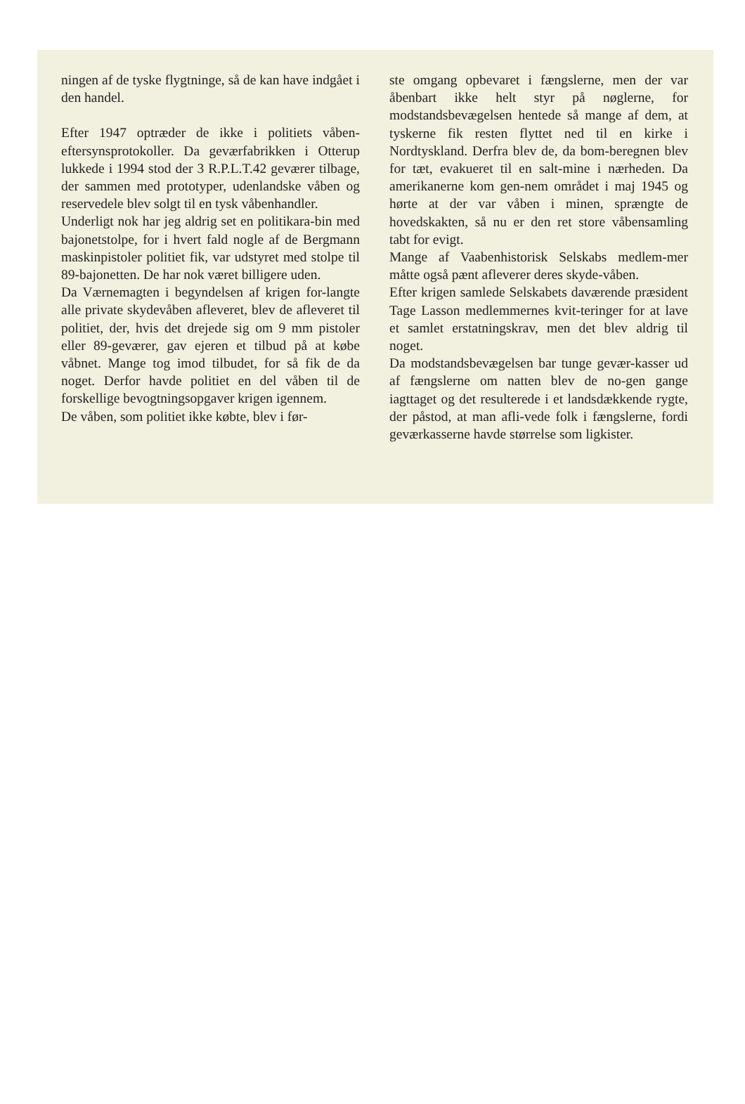ningen af de tyske flygtninge, så de kan have indgået i den handel.
Efter 1947 optræder de ikke i politiets våben-eftersynsprotokoller. Da geværfabrikken i Otterup lukkede i 1994 stod der 3 R.P.L.T.42 geværer tilbage, der sammen med prototyper, udenlandske våben og reservedele blev solgt til en tysk våbenhandler.
Underligt nok har jeg aldrig set en politikara-bin med bajonetstolpe, for i hvert fald nogle af de Bergmann maskinpistoler politiet fik, var udstyret med stolpe til 89-bajonetten. De har nok været billigere uden.
Da Værnemagten i begyndelsen af krigen for-langte alle private skydevåben afleveret, blev de afleveret til politiet, der, hvis det drejede sig om 9 mm pistoler eller 89-geværer, gav ejeren et tilbud på at købe våbnet. Mange tog imod tilbudet, for så fik de da noget. Derfor havde politiet en del våben til de forskellige bevogtningsopgaver krigen igennem.
De våben, som politiet ikke købte, blev i før-
ste omgang opbevaret i fængslerne, men der var åbenbart ikke helt styr på nøglerne, for modstandsbevægelsen hentede så mange af dem, at tyskerne fik resten flyttet ned til en kirke i Nordtyskland. Derfra blev de, da bom-beregnen blev for tæt, evakueret til en salt-mine i nærheden. Da amerikanerne kom gen-nem området i maj 1945 og hørte at der var våben i minen, sprængte de hovedskakten, så nu er den ret store våbensamling tabt for evigt.
Mange af Vaabenhistorisk Selskabs medlem-mer måtte også pænt afleverer deres skyde-våben.
Efter krigen samlede Selskabets daværende præsident Tage Lasson medlemmernes kvit-teringer for at lave et samlet erstatningskrav, men det blev aldrig til noget.
Da modstandsbevægelsen bar tunge gevær-kasser ud af fængslerne om natten blev de no-gen gange iagttaget og det resulterede i et landsdækkende rygte, der påstod, at man afli-vede folk i fængslerne, fordi geværkasserne havde størrelse som ligkister.